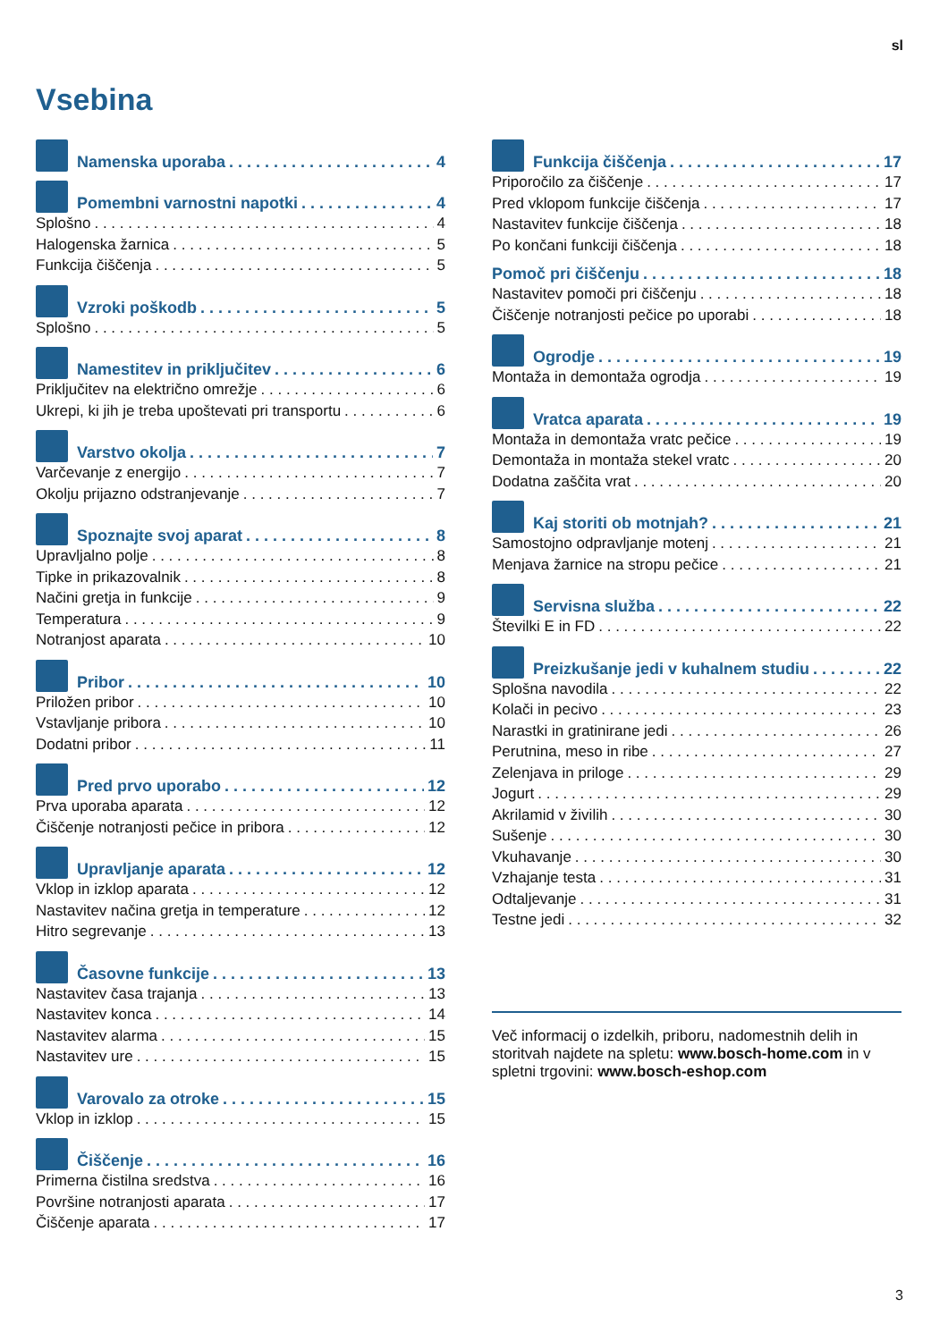sl
Vsebina
Namenska uporaba 4
Pomembni varnostni napotki 4
Splošno 4
Halogenska žarnica 5
Funkcija čiščenja 5
Vzroki poškodb 5
Splošno 5
Namestitev in priključitev 6
Priključitev na električno omrežje 6
Ukrepi, ki jih je treba upoštevati pri transportu 6
Varstvo okolja 7
Varčevanje z energijo 7
Okolju prijazno odstranjevanje 7
Spoznajte svoj aparat 8
Upravljalno polje 8
Tipke in prikazovalnik 8
Načini gretja in funkcije 9
Temperatura 9
Notranjost aparata 10
Pribor 10
Priložen pribor 10
Vstavljanje pribora 10
Dodatni pribor 11
Pred prvo uporabo 12
Prva uporaba aparata 12
Čiščenje notranjosti pečice in pribora 12
Upravljanje aparata 12
Vklop in izklop aparata 12
Nastavitev načina gretja in temperature 12
Hitro segrevanje 13
Časovne funkcije 13
Nastavitev časa trajanja 13
Nastavitev konca 14
Nastavitev alarma 15
Nastavitev ure 15
Varovalo za otroke 15
Vklop in izklop 15
Čiščenje 16
Primerna čistilna sredstva 16
Površine notranjosti aparata 17
Čiščenje aparata 17
Funkcija čiščenja 17
Priporočilo za čiščenje 17
Pred vklopom funkcije čiščenja 17
Nastavitev funkcije čiščenja 18
Po končani funkciji čiščenja 18
Pomoč pri čiščenju 18
Nastavitev pomoči pri čiščenju 18
Čiščenje notranjosti pečice po uporabi 18
Ogrodje 19
Montaža in demontaža ogrodja 19
Vratca aparata 19
Montaža in demontaža vratc pečice 19
Demontaža in montaža stekel vratc 20
Dodatna zaščita vrat 20
Kaj storiti ob motnjah? 21
Samostojno odpravljanje motenj 21
Menjava žarnice na stropu pečice 21
Servisna služba 22
Številki E in FD 22
Preizkušanje jedi v kuhalnem studiu 22
Splošna navodila 22
Kolači in pecivo 23
Narastki in gratinirane jedi 26
Perutnina, meso in ribe 27
Zelenjava in priloge 29
Jogurt 29
Akrilamid v živilih 30
Sušenje 30
Vkuhavanje 30
Vzhajanje testa 31
Odtaljevanje 31
Testne jedi 32
Več informacij o izdelkih, priboru, nadomestnih delih in storitvah najdete na spletu: www.bosch-home.com in v spletni trgovini: www.bosch-eshop.com
3